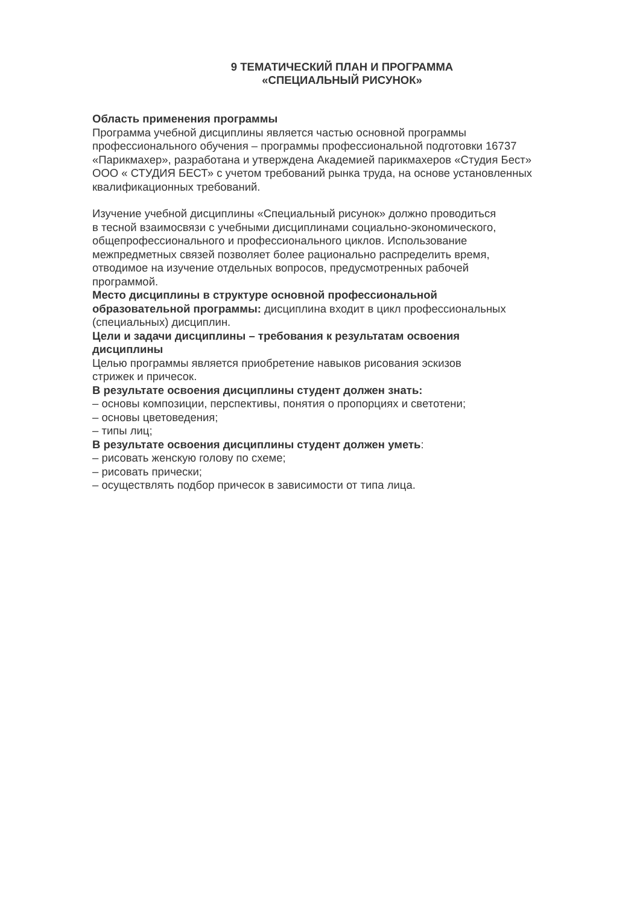9 ТЕМАТИЧЕСКИЙ ПЛАН И ПРОГРАММА
«СПЕЦИАЛЬНЫЙ РИСУНОК»
Область применения программы
Программа учебной дисциплины является частью основной программы
профессионального обучения – программы профессиональной подготовки 16737
«Парикмахер», разработана и утверждена Академией парикмахеров «Студия Бест»
ООО « СТУДИЯ БЕСТ» с учетом требований рынка труда, на основе установленных
квалификационных требований.
Изучение учебной дисциплины «Специальный рисунок» должно проводиться
в тесной взаимосвязи с учебными дисциплинами социально-экономического,
общепрофессионального и профессионального циклов. Использование
межпредметных связей позволяет более рационально распределить время,
отводимое на изучение отдельных вопросов, предусмотренных рабочей
программой.
Место дисциплины в структуре основной профессиональной
образовательной программы: дисциплина входит в цикл профессиональных
(специальных) дисциплин.
Цели и задачи дисциплины – требования к результатам освоения
дисциплины
Целью программы является приобретение навыков рисования эскизов
стрижек и причесок.
В результате освоения дисциплины студент должен знать:
– основы композиции, перспективы, понятия о пропорциях и светотени;
– основы цветоведения;
– типы лиц;
В результате освоения дисциплины студент должен уметь:
– рисовать женскую голову по схеме;
– рисовать прически;
– осуществлять подбор причесок в зависимости от типа лица.